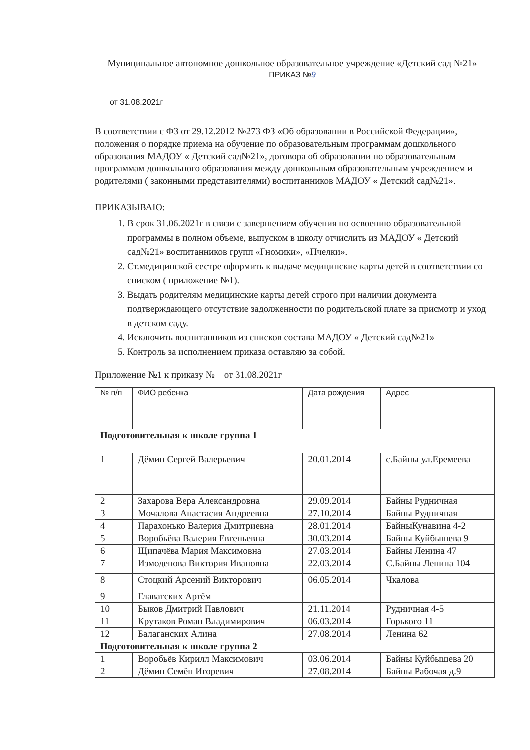Муниципальное автономное дошкольное образовательное учреждение «Детский сад №21»
ПРИКАЗ №9
от 31.08.2021г
В соответствии с ФЗ от 29.12.2012 №273 ФЗ «Об образовании в Российской Федерации», положения о порядке приема на обучение по образовательным программам дошкольного образования МАДОУ « Детский сад№21», договора об образовании по образовательным программам дошкольного образования между дошкольным образовательным учреждением и родителями ( законными представителями) воспитанников МАДОУ « Детский сад№21».
ПРИКАЗЫВАЮ:
1. В срок 31.06.2021г в связи с завершением обучения по освоению образовательной программы в полном объеме, выпуском в школу отчислить из МАДОУ « Детский сад№21» воспитанников групп «Гномики», «Пчелки».
2. Ст.медицинской сестре оформить к выдаче медицинские карты детей в соответствии со списком ( приложение №1).
3. Выдать родителям медицинские карты детей строго при наличии документа подтверждающего отсутствие задолженности по родительской плате за присмотр и уход в детском саду.
4. Исключить воспитанников из списков состава МАДОУ « Детский сад№21»
5. Контроль за исполнением приказа оставляю за собой.
Приложение №1 к приказу № от 31.08.2021г
| № п/п | ФИО ребенка | Дата рождения | Адрес |
| --- | --- | --- | --- |
| Подготовительная к школе группа 1 | | | |
| 1 | Дёмин Сергей Валерьевич | 20.01.2014 | с.Байны ул.Еремеева |
| 2 | Захарова Вера Александровна | 29.09.2014 | Байны Рудничная |
| 3 | Мочалова Анастасия Андреевна | 27.10.2014 | Байны Рудничная |
| 4 | Парахонько Валерия Дмитриевна | 28.01.2014 | БайныКунавина 4-2 |
| 5 | Воробьёва Валерия Евгеньевна | 30.03.2014 | Байны Куйбышева 9 |
| 6 | Щипачёва Мария Максимовна | 27.03.2014 | Байны Ленина 47 |
| 7 | Измоденова Виктория Ивановна | 22.03.2014 | С.Байны Ленина 104 |
| 8 | Стоцкий Арсений Викторович | 06.05.2014 | Чкалова |
| 9 | Главатских Артём | | |
| 10 | Быков Дмитрий Павлович | 21.11.2014 | Рудничная 4-5 |
| 11 | Крутаков Роман Владимирович | 06.03.2014 | Горького 11 |
| 12 | Балаганских Алина | 27.08.2014 | Ленина 62 |
| Подготовительная к школе группа 2 | | | |
| 1 | Воробьёв Кирилл Максимович | 03.06.2014 | Байны Куйбышева 20 |
| 2 | Дёмин Семён Игоревич | 27.08.2014 | Байны Рабочая д.9 |